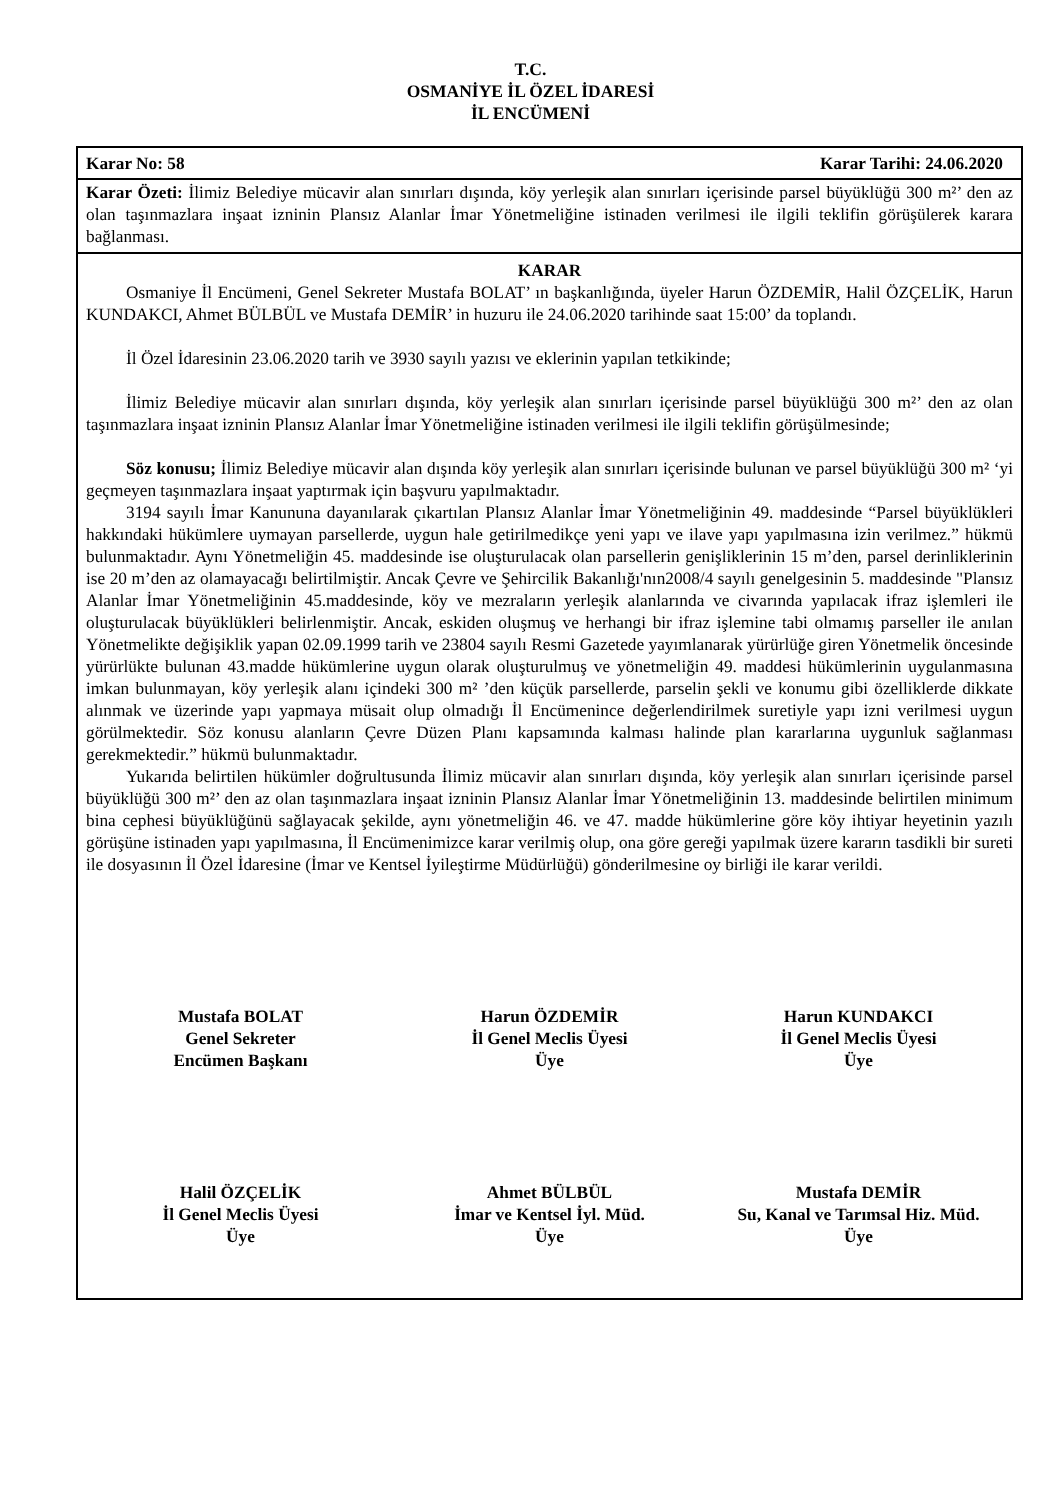T.C.
OSMANİYE İL ÖZEL İDARESİ
İL ENCÜMENİ
Karar No: 58 Karar Tarihi: 24.06.2020
Karar Özeti: İlimiz Belediye mücavir alan sınırları dışında, köy yerleşik alan sınırları içerisinde parsel büyüklüğü 300 m²’ den az olan taşınmazlara inşaat izninin Plansız Alanlar İmar Yönetmeliğine istinaden verilmesi ile ilgili teklifin görüşülerek karara bağlanması.
KARAR
Osmaniye İl Encümeni, Genel Sekreter Mustafa BOLAT’ ın başkanlığında, üyeler Harun ÖZDEMİR, Halil ÖZÇELİK, Harun KUNDAKCI, Ahmet BÜLBÜL ve Mustafa DEMİR’ in huzuru ile 24.06.2020 tarihinde saat 15:00’ da toplandı.
İl Özel İdaresinin 23.06.2020 tarih ve 3930 sayılı yazısı ve eklerinin yapılan tetkikinde;
İlimiz Belediye mücavir alan sınırları dışında, köy yerleşik alan sınırları içerisinde parsel büyüklüğü 300 m²’ den az olan taşınmazlara inşaat izninin Plansız Alanlar İmar Yönetmeliğine istinaden verilmesi ile ilgili teklifin görüşülmesinde;
Söz konusu; İlimiz Belediye mücavir alan dışında köy yerleşik alan sınırları içerisinde bulunan ve parsel büyüklüğü 300 m² ‘yi geçmeyen taşınmazlara inşaat yaptırmak için başvuru yapılmaktadır.
3194 sayılı İmar Kanununa dayanılarak çıkartılan Plansız Alanlar İmar Yönetmeliğinin 49. maddesinde “Parsel büyüklükleri hakkındaki hükümlere uymayan parsellerde, uygun hale getirilmedikçe yeni yapı ve ilave yapı yapılmasına izin verilmez.” hükmü bulunmaktadır. Aynı Yönetmeliğin 45. maddesinde ise oluşturulacak olan parsellerin genişliklerinin 15 m’den, parsel derinliklerinin ise 20 m’den az olamayacağı belirtilmiştir. Ancak Çevre ve Şehircilik Bakanlığı'nın2008/4 sayılı genelgesinin 5. maddesinde "Plansız Alanlar İmar Yönetmeliğinin 45.maddesinde, köy ve mezraların yerleşik alanlarında ve civarında yapılacak ifraz işlemleri ile oluşturulacak büyüklükleri belirlenmiştir. Ancak, eskiden oluşmuş ve herhangi bir ifraz işlemine tabi olmamış parseller ile anılan Yönetmelikte değişiklik yapan 02.09.1999 tarih ve 23804 sayılı Resmi Gazetede yayımlanarak yürürlüğe giren Yönetmelik öncesinde yürürlükte bulunan 43.madde hükümlerine uygun olarak oluşturulmuş ve yönetmeliğin 49. maddesi hükümlerinin uygulanmasına imkan bulunmayan, köy yerleşik alanı içindeki 300 m² ’den küçük parsellerde, parselin şekli ve konumu gibi özelliklerde dikkate alınmak ve üzerinde yapı yapmaya müsait olup olmadığı İl Encümenince değerlendirilmek suretiyle yapı izni verilmesi uygun görülmektedir. Söz konusu alanların Çevre Düzen Planı kapsamında kalması halinde plan kararlarına uygunluk sağlanması gerekmektedir.” hükmü bulunmaktadır.
Yukarıda belirtilen hükümler doğrultusunda İlimiz mücavir alan sınırları dışında, köy yerleşik alan sınırları içerisinde parsel büyüklüğü 300 m²’ den az olan taşınmazlara inşaat izninin Plansız Alanlar İmar Yönetmeliğinin 13. maddesinde belirtilen minimum bina cephesi büyüklüğünü sağlayacak şekilde, aynı yönetmeliğin 46. ve 47. madde hükümlerine göre köy ihtiyar heyetinin yazılı görüşüne istinaden yapı yapılmasına, İl Encümenimizce karar verilmiş olup, ona göre gereği yapılmak üzere kararın tasdikli bir sureti ile dosyasının İl Özel İdaresine (İmar ve Kentsel İyileştirme Müdürlüğü) gönderilmesine oy birliği ile karar verildi.
Mustafa BOLAT
Genel Sekreter
Encümen Başkanı
Harun ÖZDEMİR
İl Genel Meclis Üyesi
Üye
Harun KUNDAKCI
İl Genel Meclis Üyesi
Üye
Halil ÖZÇELİK
İl Genel Meclis Üyesi
Üye
Ahmet BÜLBÜL
İmar ve Kentsel İyl. Müd.
Üye
Mustafa DEMİR
Su, Kanal ve Tarımsal Hiz. Müd.
Üye